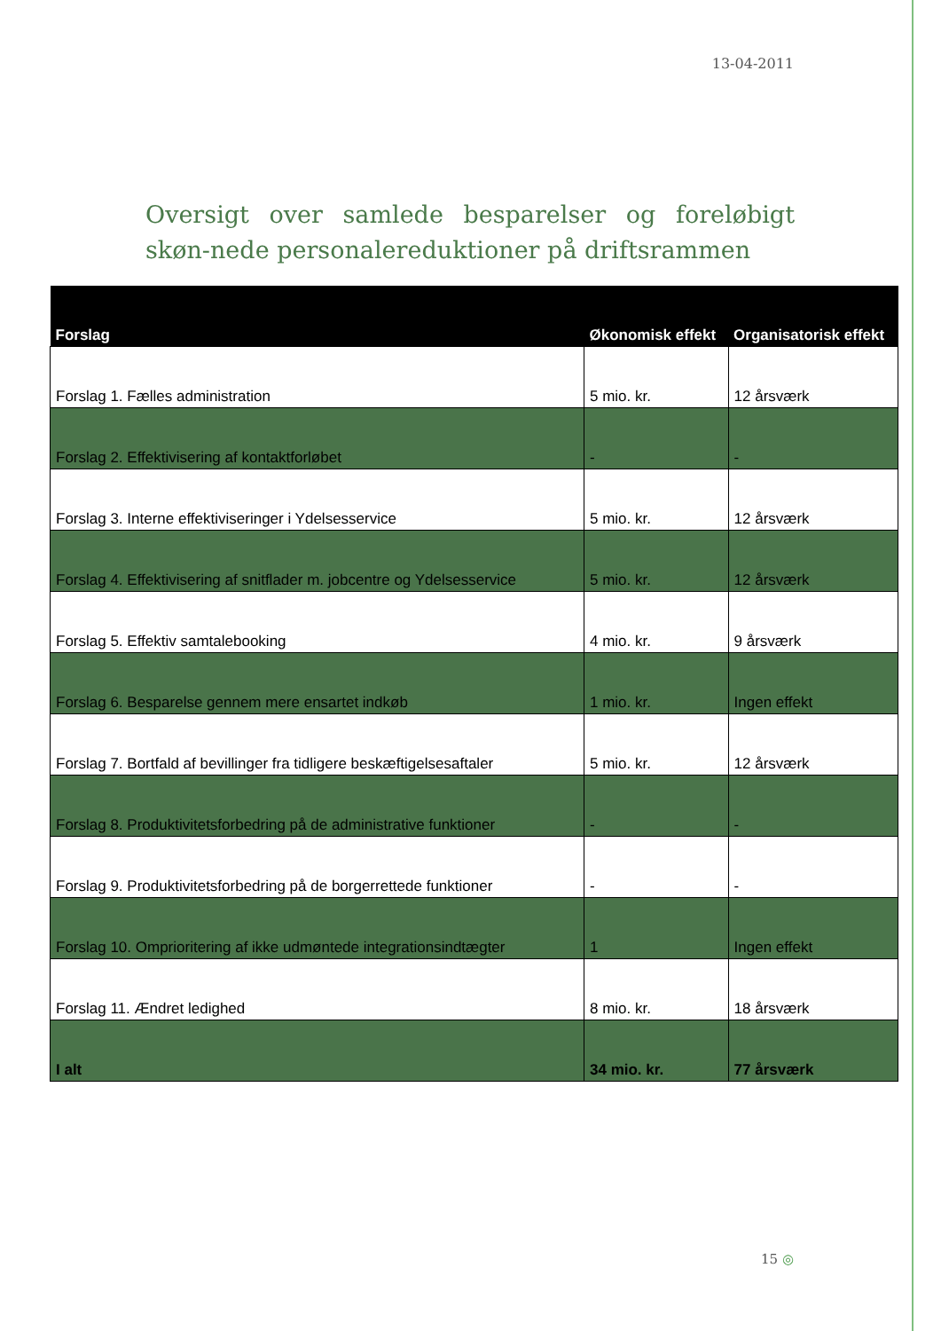13-04-2011
Oversigt over samlede besparelser og foreløbigt skøn-nede personalereduktioner på driftsrammen
| Forslag | Økonomisk effekt | Organisatorisk effekt |
| --- | --- | --- |
| Forslag 1. Fælles administration | 5 mio. kr. | 12 årsværk |
| Forslag 2. Effektivisering af kontaktforløbet | - | - |
| Forslag 3. Interne effektiviseringer i Ydelsesservice | 5 mio. kr. | 12 årsværk |
| Forslag 4. Effektivisering af snitflader m. jobcentre og Ydelsesservice | 5 mio. kr. | 12 årsværk |
| Forslag 5. Effektiv samtalebooking | 4 mio. kr. | 9 årsværk |
| Forslag 6. Besparelse gennem mere ensartet indkøb | 1 mio. kr. | Ingen effekt |
| Forslag 7. Bortfald af bevillinger fra tidligere beskæftigelsesaftaler | 5 mio. kr. | 12 årsværk |
| Forslag 8. Produktivitetsforbedring på de administrative funktioner | - | - |
| Forslag 9. Produktivitetsforbedring på de borgerrettede funktioner | - | - |
| Forslag 10. Omprioritering af ikke udmøntede integrationsindtægter | 1 | Ingen effekt |
| Forslag 11. Ændret ledighed | 8 mio. kr. | 18 årsværk |
| I alt | 34 mio. kr. | 77 årsværk |
15 ◎